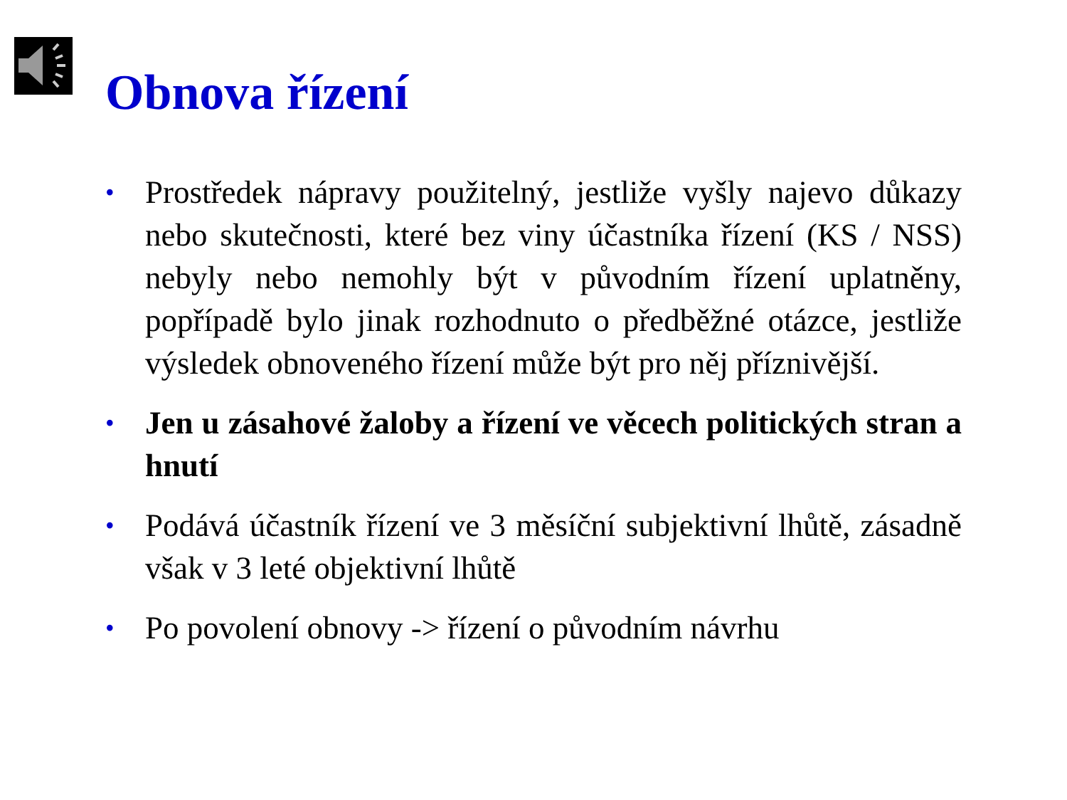Obnova řízení
• Prostředek nápravy použitelný, jestliže vyšly najevo důkazy nebo skutečnosti, které bez viny účastníka řízení (KS / NSS) nebyly nebo nemohly být v původním řízení uplatněny, popřípadě bylo jinak rozhodnuto o předběžné otázce, jestliže výsledek obnoveného řízení může být pro něj příznivější.
• Jen u zásahové žaloby a řízení ve věcech politických stran a hnutí
• Podává účastník řízení ve 3 měsíční subjektivní lhůtě, zásadně však v 3 leté objektivní lhůtě
• Po povolení obnovy -> řízení o původním návrhu